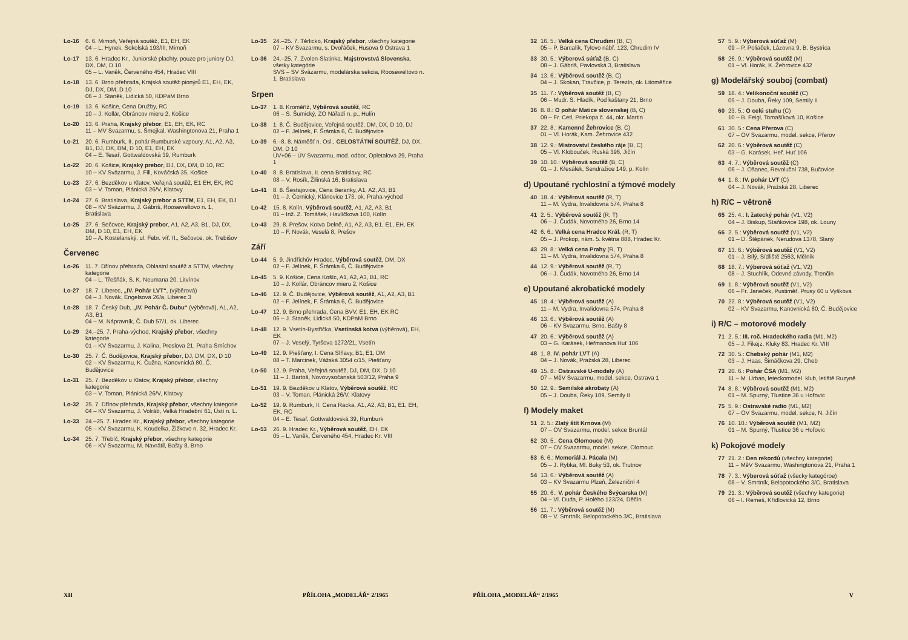Lo-16 6. 6. Mimoň, Veřejná soutěž, E1, EH, EK
04 – L. Hynek, Sokolská 193/III, Mimoň
Lo-17 13. 6. Hradec Kr., Juniorské plachty, pouze pro juniory DJ, DX, DM, D 10
05 – L. Vaněk, Červeného 454, Hradec VIII
Lo-18 13. 6. Brno přehrada, Krajská soutěž pionýrů E1, EH, EK, DJ, DX, DM, D 10
06 – J. Staněk, Lidická 50, KDPaM Brno
Lo-19 13. 6. Košice, Cena Družby, RC
10 – J. Kollár, Obráncov mieru 2, Košice
Lo-20 13. 6. Praha, Krajský přebor, E1, EH, EK, RC
11 – MV Svazarmu, s. Šmejkal, Washingtonova 21, Praha 1
Lo-21 20. 6. Rumburk, II. pohár Rumburské vzpoury, A1, A2, A3, B1, DJ, DX, DM, D 10, E1, EH, EK
04 – E. Tesař, Gottwaldovská 39, Rumburk
Lo-22 20. 6. Košice, Krajský prebor, DJ, DX, DM, D 10, RC
10 – KV Sväzarmu, J. Fill, Kováčská 35, Košice
Lo-23 27. 6. Bezděkov u Klatov, Veřejná soutěž, E1 EH, EK, RC
03 – V. Toman, Plánická 26/V, Klatovy
Lo-24 27. 6. Bratislava, Krajský prebor a STTM, E1, EH, EK, DJ
08 – KV Sväzarmu, J. Gábriš, Rooseweltovo n. 1, Bratislava
Lo-25 27. 6. Sečovce, Krajský prebor, A1, A2, A3, B1, DJ, DX, DM, D 10, E1, EH, EK
10 – A. Kostelanský, ul. Febr. víť. II., Sečovce, ok. Trebišov
Červenec
Lo-26 11. 7. Dřínov přehrada, Oblastní soutěž a STTM, všechny kategorie
04 – L. Třešňák, S. K. Neumana 20, Litvínov
Lo-27 18. 7. Liberec, „IV. Pohár LVT“, (výběrová)
04 – J. Novák, Engelsova 26/a, Liberec 3
Lo-28 18. 7. Český Dub, „IV. Pohár Č. Dubu“ (výběrová), A1, A2, A3, B1
04 – M. Nápravník, Č. Dub 57/1, ok. Liberec
Lo-29 24.–25. 7. Praha-východ, Krajský přebor, všechny kategorie
01 – KV Svazarmu, J. Kalina, Preslova 21, Praha-Smíchov
Lo-30 25. 7. Č. Budějovice, Krajský přebor, DJ, DM, DX, D 10
02 – KV Svazarmu, K. Čužna, Kanovnická 80, Č. Budějovice
Lo-31 25. 7. Bezděkov u Klatov, Krajský přebor, všechny kategorie
03 – V. Toman, Plánická 26/V, Klatovy
Lo-32 25. 7. Dřínov přehrada, Krajský přebor, všechny kategorie
04 – KV Svazarmu, J. Volráb, Velká Hradební 61, Ústí n. L.
Lo-33 24.–25. 7. Hradec Kr., Krajský přebor, všechny kategorie
05 – KV Svazarmu, K. Koudelka, Žižkovo n. 32, Hradec Kr.
Lo-34 25. 7. Třebíč, Krajský přebor, všechny kategorie
06 – KV Svazarmu, M. Navrátil, Bašty 8, Brno
Lo-35 24.–25. 7. Těrlicko, Krajský přebor, všechny kategorie
07 – KV Svazarmu, s. Dvořáček, Husova 9 Ostrava 1
Lo-36 24.–25. 7. Zvolen-Slatinka, Majstrovstvá Slovenska, všetky kategórie
SVS – SV Sväzarmu, modelárska sekcia, Rooseweltovo n. 1, Bratislava
Srpen
Lo-37 1. 8. Kroměříž, Výběrová soutěž, RC
06 – S. Šumický, ZO Nářadí n. p., Hulín
Lo-38 1. 8. Č. Budějovice, Veřejná soutěž, DM, DX, D 10, DJ
02 – F. Jelínek, F. Šrámka 6, Č. Budějovice
Lo-39 6.–8. 8. Náměšť n. Osl., CELOSTÁTNÍ SOUTĚŽ, DJ, DX, DM, D 10
ÚV+06 – ÚV Svazarmu, mod. odbor, Opletalova 29, Praha 1
Lo-40 8. 8. Bratislava, II. cena Bratislavy, RC
08 – V. Rosík, Žilinská 16, Bratislava
Lo-41 8. 8. Šestajovice, Cena Beranky, A1, A2, A3, B1
01 – J. Černický, Klánovice 173, ok. Praha-východ
Lo-42 15. 8. Kolín, Výběrová soutěž, A1, A2, A3, B1
01 – Inž. Z. Tomášek, Havlíčkova 100, Kolín
Lo-43 29. 8. Prešov, Kotva Delně, A1, A2, A3, B1, E1, EH, EK
10 – F. Novák, Veselá 8, Prešov
Září
Lo-44 5. 9. Jindřichův Hradec, Výběrová soutěž, DM, DX
02 – F. Jelínek, F. Šrámka 6, Č. Budějovice
Lo-45 5. 9. Košice, Cena Košíc, A1, A2, A3, B1, RC
10 – J. Kollár, Obráncov mieru 2, Košice
Lo-46 12. 9. Č. Budějovice, Výběrová soutěž, A1, A2, A3, B1
02 – F. Jelínek, F. Šrámka 6, Č. Budějovice
Lo-47 12. 9. Brno přehrada, Cena BVV, E1, EH, EK RC
06 – J. Staněk, Lidická 50, KDPaM Brno
Lo-48 12. 9. Vsetín-Bystřička, Vsetínská kotva (výběrová), EH, EK
07 – J. Veselý, Tyršova 1272/21, Vsetín
Lo-49 12. 9. Piešťany, I. Cena Slňavy, B1, E1, DM
08 – T. Marcinek, Vážská 3054 c/15, Piešťany
Lo-50 12. 9. Praha, Veřejná soutěž, DJ, DM, DX, D 10
11 – J. Bartoš, Novovysočanská 503/12, Praha 9
Lo-51 19. 9. Bezděkov u Klatov, Výběrová soutěž, RC
03 – V. Toman, Plánická 26/V, Klatovy
Lo-52 19. 9. Rumburk, II. Cena Racka, A1, A2, A3, B1, E1, EH, EK, RC
04 – E. Tesař, Gottwaldovská 39, Rumburk
Lo-53 26. 9. Hradec Kr., Výběrová soutěž, EH, EK
05 – L. Vaněk, Červeného 454, Hradec Kr. VIII
32 16. 5.: Velká cena Chrudimi (B, C)
05 – P. Barcalík, Tylovo nábř. 123, Chrudim IV
33 30. 5.: Výberová súťaž (B, C)
08 – J. Gábriš, Pavlovská 3, Bratislava
34 13. 6.: Výběrová soutěž (B, C)
04 – J. Skokan, Travčice, p. Terezín, ok. Litoměřice
35 11. 7.: Výběrová soutěž (B, C)
06 – Mudr. S. Hladík, Pod kaštany 21, Brno
36 8. 8.: O pohár Matice slovenskej (B, C)
09 – Fr. Cetl, Priekopa č. 44, okr. Martin
37 22. 8.: Kamenné Žehrovice (B, C)
01 – Vl. Horák, Kam. Žehrovice 432
38 12. 9.: Mistrovství českého ráje (B, C)
05 – Vl. Klobouček, Ruská 396, Jičín
39 10. 10.: Výběrová soutěž (B, C)
01 – J. Křesálek, Sendražice 149, p. Kolín
d) Upoutané rychlostní a týmové modely
40 18. 4.: Výběrová soutěž (R, T)
11 – M. Vydra, Invalidovna 574, Praha 8
41 2. 5.: Výběrová soutěž (R, T)
06 – J. Čudák, Novotného 26, Brno 14
42 6. 6.: Velká cena Hradce Král. (R, T)
05 – J. Prokop, nám. 5. května 888, Hradec Kr.
43 29. 8.: Velká cena Prahy (R, T)
11 – M. Vydra, Invalidovna 574, Praha 8
44 12. 9.: Výběrová soutěž (R, T)
06 – J. Čudák, Novotného 26, Brno 14
e) Upoutané akrobatické modely
45 18. 4.: Výběrová soutěž (A)
11 – M. Vydra, Invalidovna 574, Praha 8
46 13. 6.: Výběrová soutěž (A)
06 – KV Svazarmu, Brno, Bašty 8
47 20. 6.: Výběrová soutěž (A)
03 – G. Karásek, Heřmanova Huť 106
48 1. 8. IV. pohár LVT (A)
04 – J. Novák, Pražská 28, Liberec
49 15. 8.: Ostravské U-modely (A)
07 – MěV Svazarmu, model. sekce, Ostrava 1
50 12. 9.: Semilské akrobaty (A)
05 – J. Douba, Řeky 109, Semily II
f) Modely maket
51 2. 5.: Zlatý štít Krnova (M)
07 – OV Svazarmu, model. sekce Bruntál
52 30. 5.: Cena Olomouce (M)
07 – OV Svazarmu, model. sekce, Olomouc
53 6. 6.: Memoriál J. Pácala (M)
05 – J. Rybka, Ml. Buky 53, ok. Trutnov
54 13. 6.: Výběrová soutěž (A)
03 – KV Svazarmu Plzeň, Železniční 4
55 20. 6.: V. pohár Českého Švýcarska (M)
04 – Vl. Duda, P. Holého 123/24, Děčín
56 11. 7.: Výběrová soutěž (M)
08 – V. Smrtník, Belopotockého 3/C, Bratislava
57 5. 9.: Výberová súťaž (M)
09 – P. Poliaček, Lázovna 9, B. Bystrica
58 26. 9.: Výběrová soutěž (M)
01 – Vl. Horák, K. Žehrovice 432
g) Modelářský souboj (combat)
59 18. 4.: Velikonoční soutěž (C)
05 – J. Douba, Řeky 109, Semily II
60 23. 5.: O celú stuhu (C)
10 – B. Feigl, Tomašíková 10, Košice
61 30. 5.: Cena Přerova (C)
07 – OV Svazarmu, model. sekce, Přerov
62 20. 6.: Výběrová soutěž (C)
03 – G. Karásek, Heř. Huť 106
63 4. 7.: Výběrová soutěž (C)
06 – J. Ošanec, Revoluční 738, Bučovice
64 1. 8.: IV. pohár LVT (C)
04 – J. Novák, Pražská 28, Liberec
h) R/C – větroně
65 25. 4.: I. žatecký pohár (V1, V2)
04 – J. Biskup, Staňkovice 198, ok. Louny
66 2. 5.: Výběrová soutěž (V1, V2)
01 – D. Štěpánek, Nerudova 1378, Slaný
67 13. 6.: Výběrová soutěž (V1, V2)
01 – J. Bílý, Sídliště 2563, Mělník
68 18. 7.: Výberová súťaž (V1, V2)
08 – J. Stuchlík, Odevné závody, Trenčín
69 1. 8.: Výběrová soutěž (V1, V2)
06 – Fr. Janeček, Pustiměř. Prusy 60 u Vyškova
70 22. 8.: Výběrová soutěž (V1, V2)
02 – KV Svazarmu, Kanovnická 80, Č. Budějovice
i) R/C – motorové modely
71 2. 5.: III. roč. Hradeckého radia (M1, M2)
05 – J. Fikejz, Kluky 83, Hradec Kr. VIII
72 30. 5.: Chebský pohár (M1, M2)
03 – J. Haas, Šimáčkova 29, Cheb
73 20. 6.: Pohár ČSA (M1, M2)
11 – M. Urban, leteckomodel. klub, letiště Ruzyně
74 8. 8.: Výběrová soutěž (M1, M2)
01 – M. Spurný, Tlustice 36 u Hořovic
75 5. 9.: Ostravské radio (M1, M2)
07 – OV Svazarmu, model. sekce, N. Jičín
76 10. 10.: Výběrová soutěž (M1, M2)
01 – M. Spurný, Tlustice 36 u Hořovic
k) Pokojové modely
77 21. 2.: Den rekordů (všechny kategorie)
11 – MěV Svazarmu, Washingtonova 21, Praha 1
78 7. 3.: Výberová súťaž (všecky kategóroe)
08 – V. Smrtník, Belopotockého 3/C, Bratislava
79 21. 3.: Výběrová soutěž (všechny kategorie)
06 – I. Remeš, Křídlovická 12, Brno
XII PŘÍLOHA „MODELÁŘ“ 2/1965 PŘÍLOHA „MODELÁŘ“ 2/1965 V